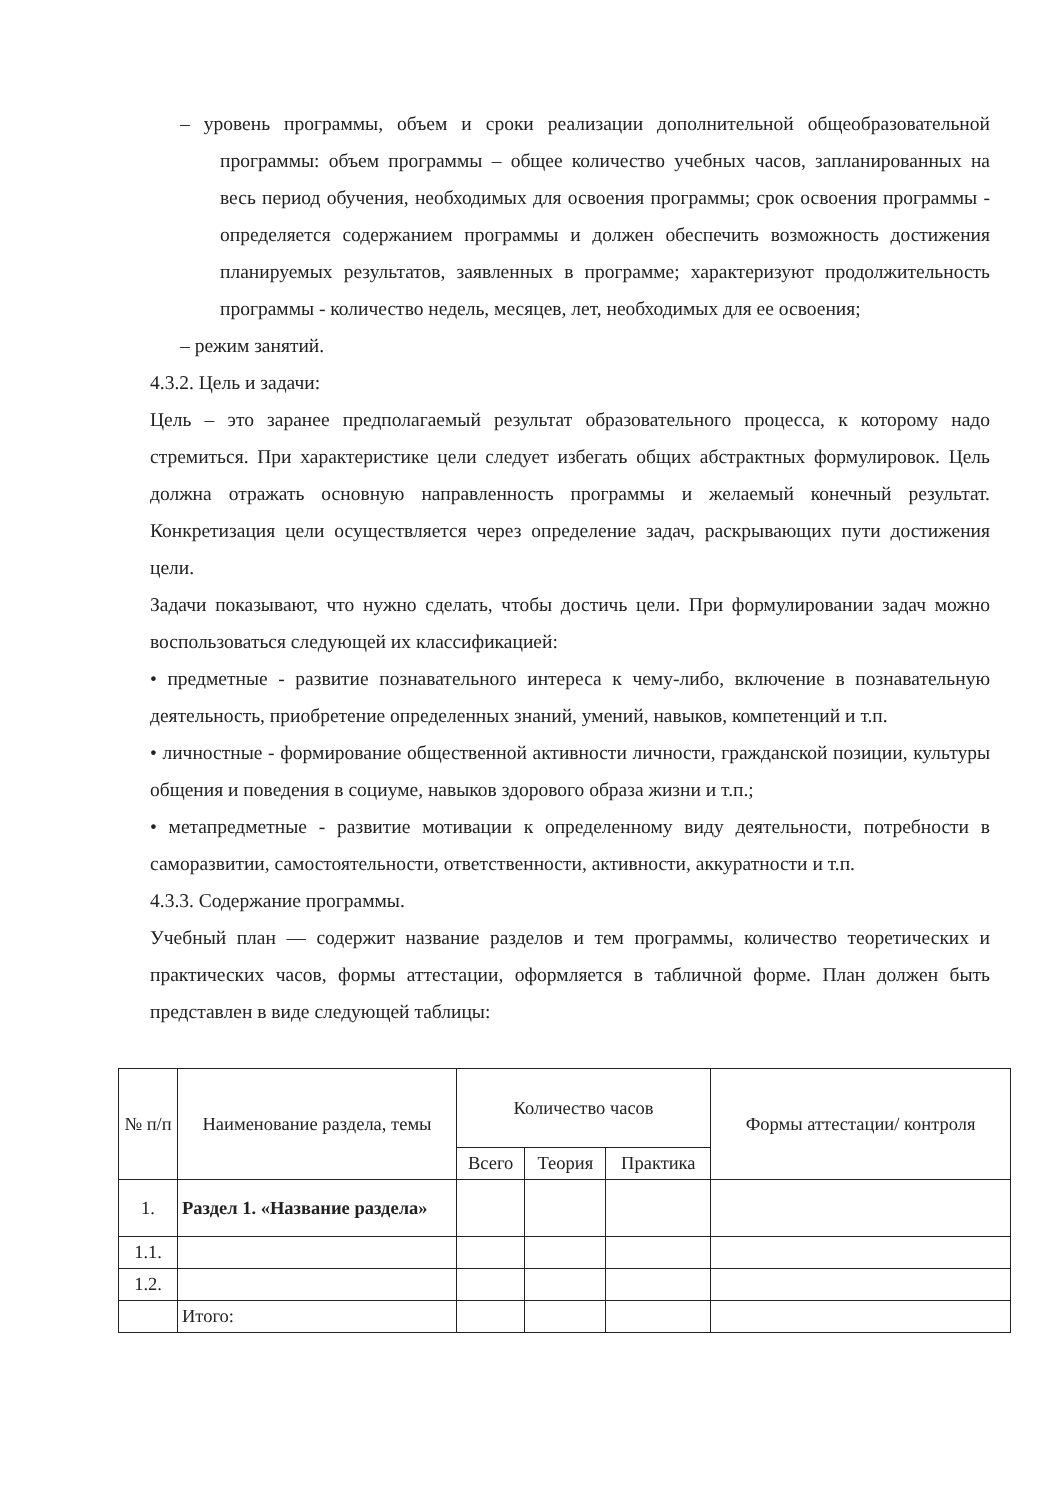– уровень программы, объем и сроки реализации дополнительной общеобразовательной программы: объем программы – общее количество учебных часов, запланированных на весь период обучения, необходимых для освоения программы; срок освоения программы - определяется содержанием программы и должен обеспечить возможность достижения планируемых результатов, заявленных в программе; характеризуют продолжительность программы - количество недель, месяцев, лет, необходимых для ее освоения;
– режим занятий.
4.3.2. Цель и задачи:
Цель – это заранее предполагаемый результат образовательного процесса, к которому надо стремиться. При характеристике цели следует избегать общих абстрактных формулировок. Цель должна отражать основную направленность программы и желаемый конечный результат. Конкретизация цели осуществляется через определение задач, раскрывающих пути достижения цели.
Задачи показывают, что нужно сделать, чтобы достичь цели. При формулировании задач можно воспользоваться следующей их классификацией:
• предметные - развитие познавательного интереса к чему-либо, включение в познавательную деятельность, приобретение определенных знаний, умений, навыков, компетенций и т.п.
• личностные - формирование общественной активности личности, гражданской позиции, культуры общения и поведения в социуме, навыков здорового образа жизни и т.п.;
• метапредметные - развитие мотивации к определенному виду деятельности, потребности в саморазвитии, самостоятельности, ответственности, активности, аккуратности и т.п.
4.3.3. Содержание программы.
Учебный план — содержит название разделов и тем программы, количество теоретических и практических часов, формы аттестации, оформляется в табличной форме. План должен быть представлен в виде следующей таблицы:
| № п/п | Наименование раздела, темы | Количество часов | | | Формы аттестации/ контроля |
| --- | --- | --- | --- | --- | --- |
| | | Всего | Теория | Практика | |
| 1. | Раздел 1. «Название раздела» | | | | |
| 1.1. | | | | | |
| 1.2. | | | | | |
| | Итого: | | | | |